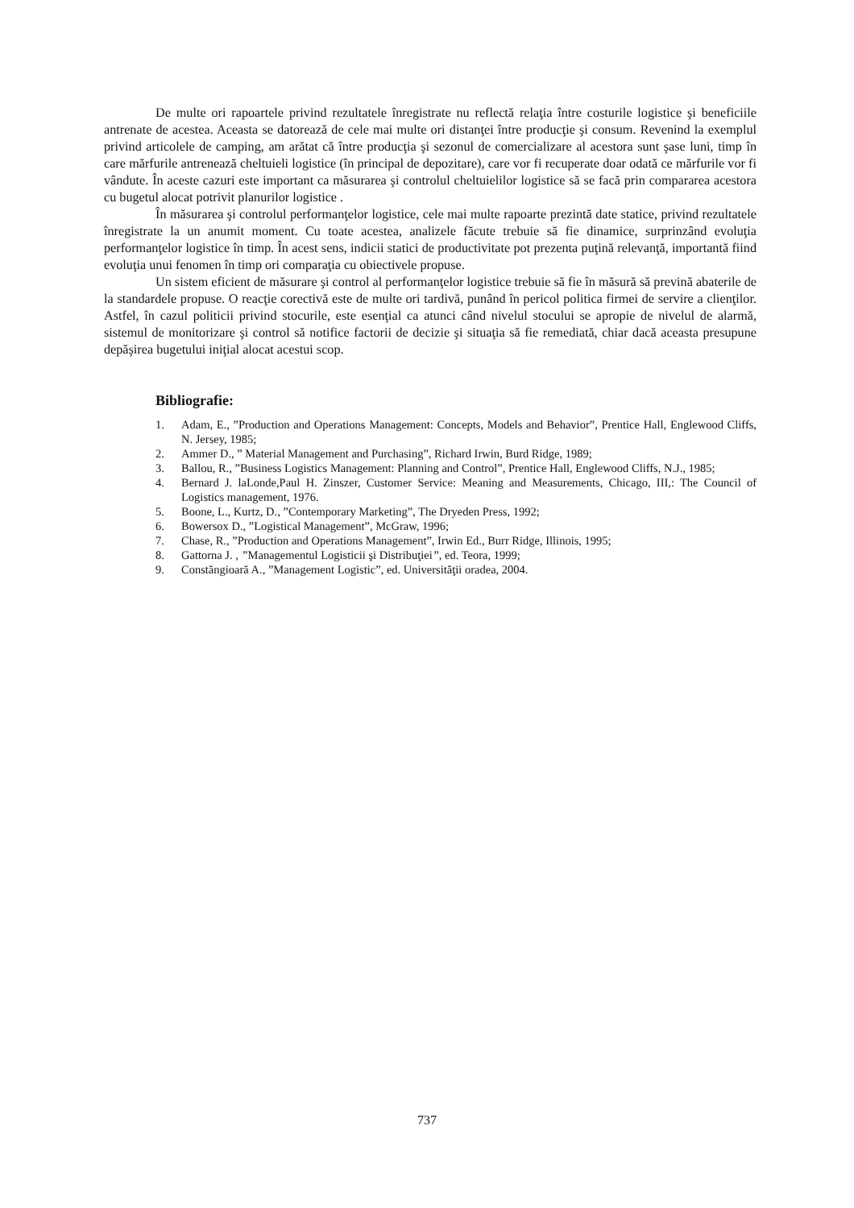De multe ori rapoartele privind rezultatele înregistrate nu reflectă relaţia între costurile logistice şi beneficiile antrenate de acestea. Aceasta se datorează de cele mai multe ori distanţei între producţie şi consum. Revenind la exemplul privind articolele de camping, am arătat că între producţia şi sezonul de comercializare al acestora sunt şase luni, timp în care mărfurile antrenează cheltuieli logistice (în principal de depozitare), care vor fi recuperate doar odată ce mărfurile vor fi vândute. În aceste cazuri este important ca măsurarea şi controlul cheltuielilor logistice să se facă prin compararea acestora cu bugetul alocat potrivit planurilor logistice .
În măsurarea şi controlul performanţelor logistice, cele mai multe rapoarte prezintă date statice, privind rezultatele înregistrate la un anumit moment. Cu toate acestea, analizele făcute trebuie să fie dinamice, surprinzând evoluţia performanţelor logistice în timp. În acest sens, indicii statici de productivitate pot prezenta puţină relevanţă, importantă fiind evoluţia unui fenomen în timp ori comparaţia cu obiectivele propuse.
Un sistem eficient de măsurare şi control al performanţelor logistice trebuie să fie în măsură să prevină abaterile de la standardele propuse. O reacţie corectivă este de multe ori tardivă, punând în pericol politica firmei de servire a clienţilor. Astfel, în cazul politicii privind stocurile, este esenţial ca atunci când nivelul stocului se apropie de nivelul de alarmă, sistemul de monitorizare şi control să notifice factorii de decizie şi situaţia să fie remediată, chiar dacă aceasta presupune depăşirea bugetului iniţial alocat acestui scop.
Bibliografie:
1. Adam, E., ”Production and Operations Management: Concepts, Models and Behavior”, Prentice Hall, Englewood Cliffs, N. Jersey, 1985;
2. Ammer D., ” Material Management and Purchasing”, Richard Irwin, Burd Ridge, 1989;
3. Ballou, R., ”Business Logistics Management: Planning and Control”, Prentice Hall, Englewood Cliffs, N.J., 1985;
4. Bernard J. laLonde,Paul H. Zinszer, Customer Service: Meaning and Measurements, Chicago, III,: The Council of Logistics management, 1976.
5. Boone, L., Kurtz, D., ”Contemporary Marketing”, The Dryeden Press, 1992;
6. Bowersox D., ”Logistical Management”, McGraw, 1996;
7. Chase, R., ”Production and Operations Management”, Irwin Ed., Burr Ridge, Illinois, 1995;
8. Gattorna J. , ”Managementul Logisticii şi Distribuţiei”, ed. Teora, 1999;
9. Constăngioară A., ”Management Logistic”, ed. Universităţii oradea, 2004.
737